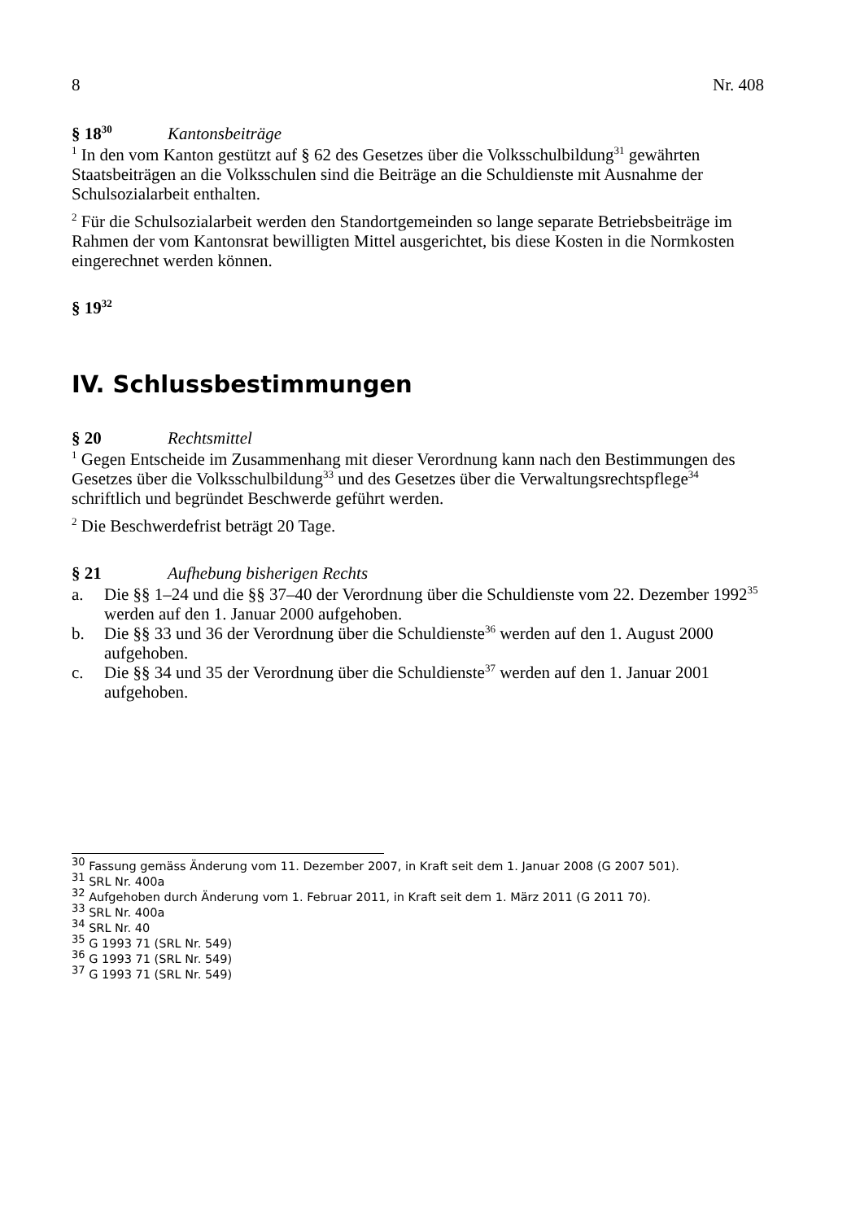8 Nr. 408
§ 18<sup>30</sup> Kantonsbeiträge
<sup>1</sup> In den vom Kanton gestützt auf § 62 des Gesetzes über die Volksschulbildung<sup>31</sup> gewährten Staatsbeiträgen an die Volksschulen sind die Beiträge an die Schuldienste mit Ausnahme der Schulsozialarbeit enthalten.
<sup>2</sup> Für die Schulsozialarbeit werden den Standortgemeinden so lange separate Betriebs­beiträge im Rahmen der vom Kantonsrat bewilligten Mittel ausgerichtet, bis diese Kos­ten in die Normkosten eingerechnet werden können.
§ 19<sup>32</sup>
IV. Schlussbestimmungen
§ 20 Rechtsmittel
<sup>1</sup> Gegen Entscheide im Zusammenhang mit dieser Verordnung kann nach den Bestim­mungen des Gesetzes über die Volksschulbildung<sup>33</sup> und des Gesetzes über die Verwal­tungsrechtspflege<sup>34</sup> schriftlich und begründet Beschwerde geführt werden.
<sup>2</sup> Die Beschwerdefrist beträgt 20 Tage.
§ 21 Aufhebung bisherigen Rechts
a. Die §§ 1–24 und die §§ 37–40 der Verordnung über die Schuldienste vom 22. Dezember 1992<sup>35</sup> werden auf den 1. Januar 2000 aufgehoben.
b. Die §§ 33 und 36 der Verordnung über die Schuldienste<sup>36</sup> werden auf den 1. August 2000 aufgehoben.
c. Die §§ 34 und 35 der Verordnung über die Schuldienste<sup>37</sup> werden auf den 1. Januar 2001 aufgehoben.
<sup>30</sup> Fassung gemäss Änderung vom 11. Dezember 2007, in Kraft seit dem 1. Januar 2008 (G 2007 501).
<sup>31</sup> SRL Nr. 400a
<sup>32</sup> Aufgehoben durch Änderung vom 1. Februar 2011, in Kraft seit dem 1. März 2011 (G 2011 70).
<sup>33</sup> SRL Nr. 400a
<sup>34</sup> SRL Nr. 40
<sup>35</sup> G 1993 71 (SRL Nr. 549)
<sup>36</sup> G 1993 71 (SRL Nr. 549)
<sup>37</sup> G 1993 71 (SRL Nr. 549)